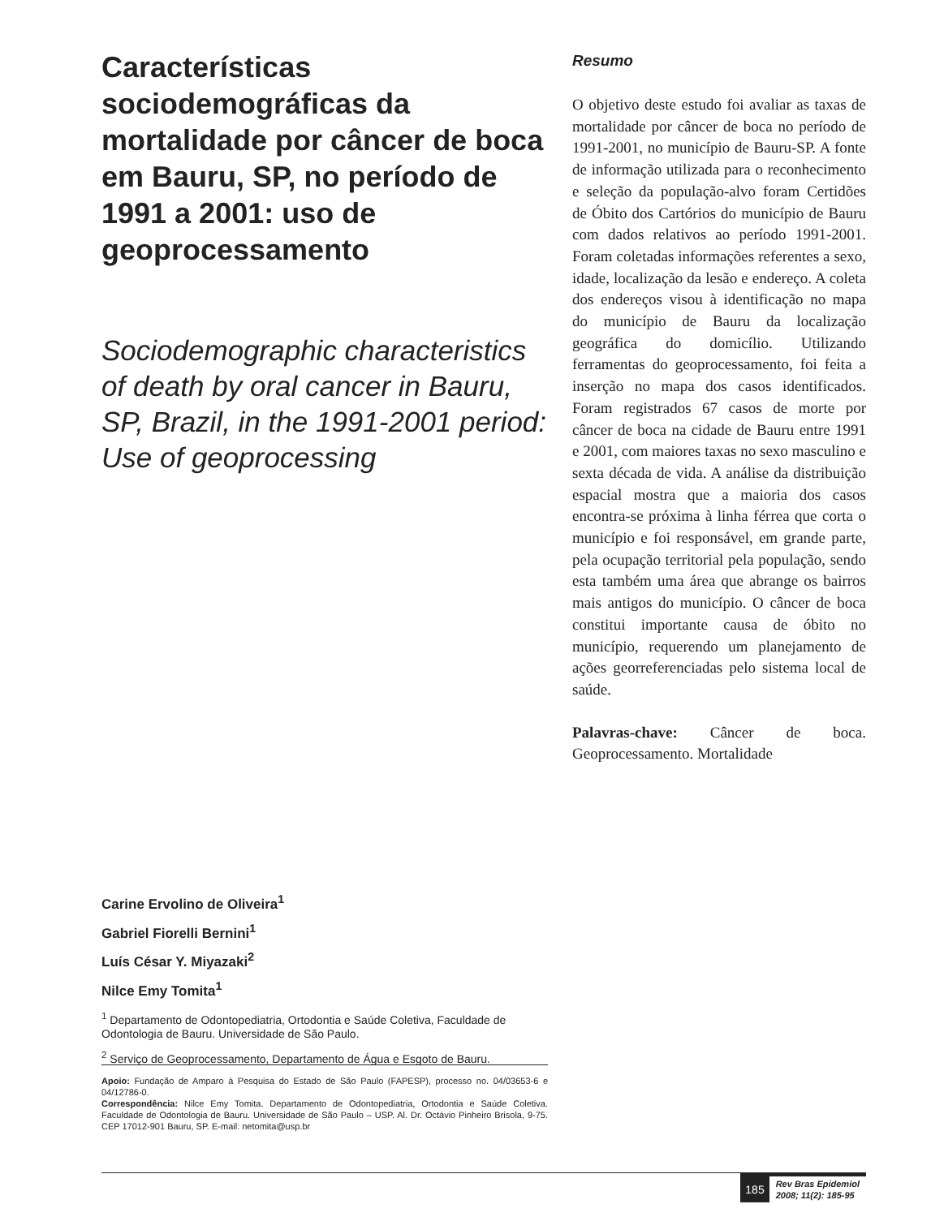Características sociodemográficas da mortalidade por câncer de boca em Bauru, SP, no período de 1991 a 2001: uso de geoprocessamento
Sociodemographic characteristics of death by oral cancer in Bauru, SP, Brazil, in the 1991-2001 period: Use of geoprocessing
Resumo
O objetivo deste estudo foi avaliar as taxas de mortalidade por câncer de boca no período de 1991-2001, no município de Bauru-SP. A fonte de informação utilizada para o reconhecimento e seleção da população-alvo foram Certidões de Óbito dos Cartórios do município de Bauru com dados relativos ao período 1991-2001. Foram coletadas informações referentes a sexo, idade, localização da lesão e endereço. A coleta dos endereços visou à identificação no mapa do município de Bauru da localização geográfica do domicílio. Utilizando ferramentas do geoprocessamento, foi feita a inserção no mapa dos casos identificados. Foram registrados 67 casos de morte por câncer de boca na cidade de Bauru entre 1991 e 2001, com maiores taxas no sexo masculino e sexta década de vida. A análise da distribuição espacial mostra que a maioria dos casos encontra-se próxima à linha férrea que corta o município e foi responsável, em grande parte, pela ocupação territorial pela população, sendo esta também uma área que abrange os bairros mais antigos do município. O câncer de boca constitui importante causa de óbito no município, requerendo um planejamento de ações georreferenciadas pelo sistema local de saúde.
Palavras-chave: Câncer de boca. Geoprocessamento. Mortalidade
Carine Ervolino de Oliveira<sup>1</sup>
Gabriel Fiorelli Bernini<sup>1</sup>
Luís César Y. Miyazaki<sup>2</sup>
Nilce Emy Tomita<sup>1</sup>
<sup>1</sup> Departamento de Odontopediatria, Ortodontia e Saúde Coletiva, Faculdade de Odontologia de Bauru. Universidade de São Paulo.
<sup>2</sup> Serviço de Geoprocessamento, Departamento de Água e Esgoto de Bauru.
Apoio: Fundação de Amparo à Pesquisa do Estado de São Paulo (FAPESP), processo no. 04/03653-6 e 04/12786-0.
Correspondência: Nilce Emy Tomita. Departamento de Odontopediatria, Ortodontia e Saúde Coletiva. Faculdade de Odontologia de Bauru. Universidade de São Paulo – USP. Al. Dr. Octávio Pinheiro Brisola, 9-75. CEP 17012-901 Bauru, SP. E-mail: netomita@usp.br
185 Rev Bras Epidemiol
2008; 11(2): 185-95